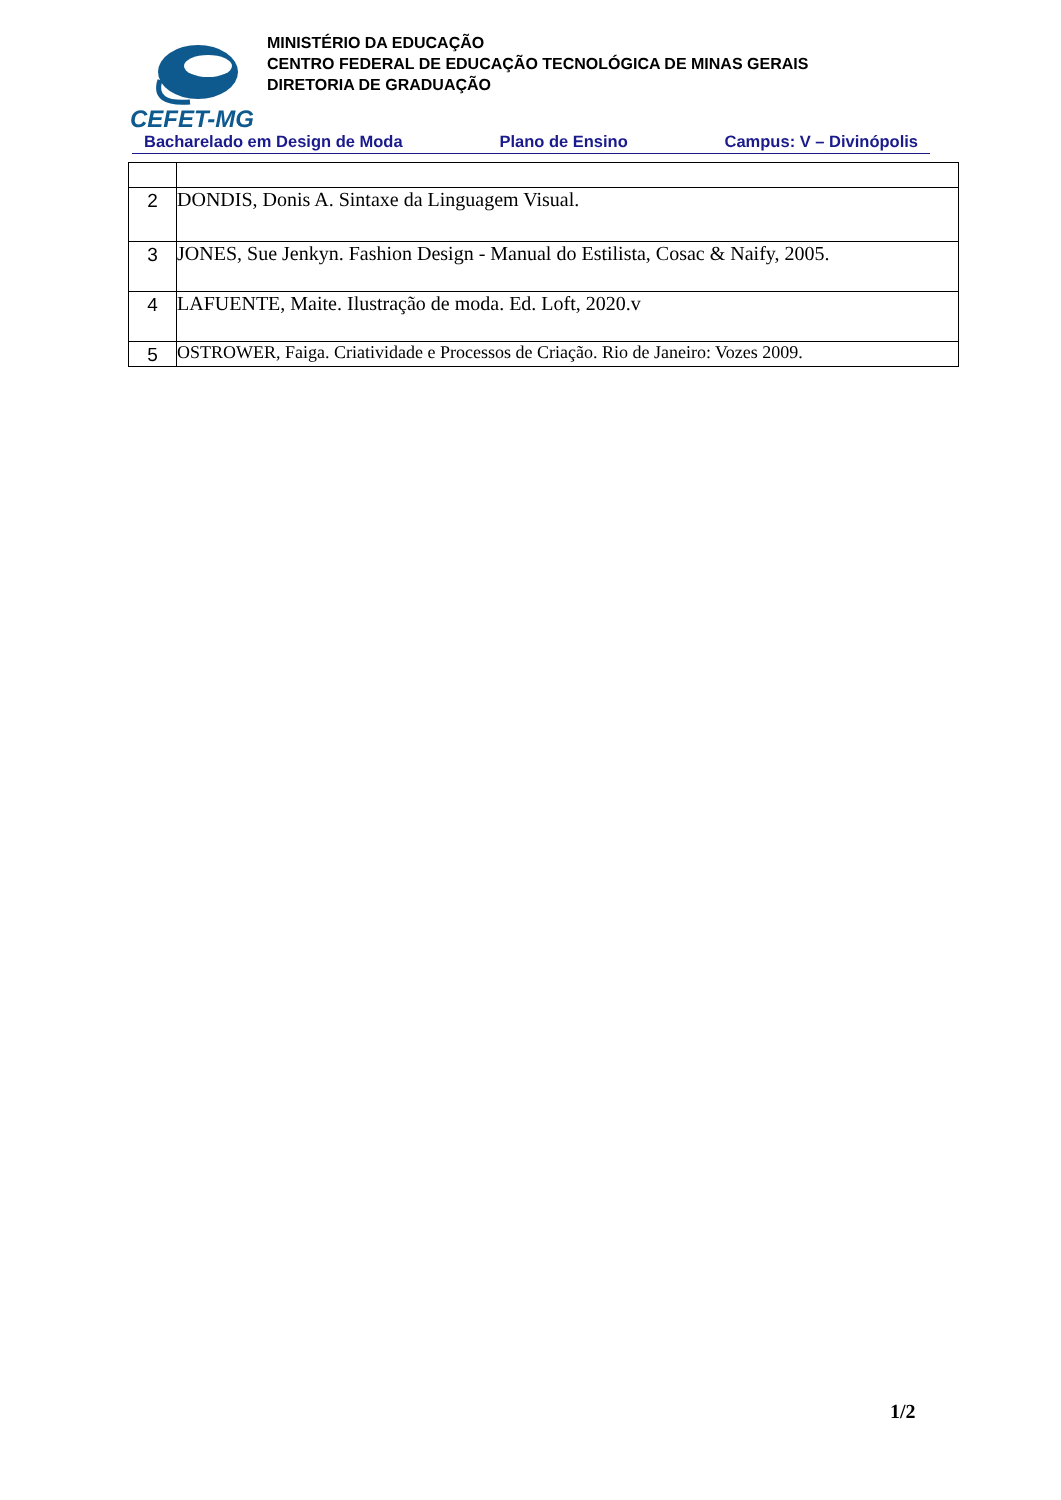MINISTÉRIO DA EDUCAÇÃO
CENTRO FEDERAL DE EDUCAÇÃO TECNOLÓGICA DE MINAS GERAIS
DIRETORIA DE GRADUAÇÃO
CEFET-MG
Bacharelado em Design de Moda Plano de Ensino Campus: V – Divinópolis
| 2 | DONDIS, Donis A. Sintaxe da Linguagem Visual. |
| 3 | JONES, Sue Jenkyn. Fashion Design - Manual do Estilista, Cosac & Naify, 2005. |
| 4 | LAFUENTE, Maite. Ilustração de moda. Ed. Loft, 2020.v |
| 5 | OSTROWER, Faiga. Criatividade e Processos de Criação. Rio de Janeiro: Vozes 2009. |
1/2